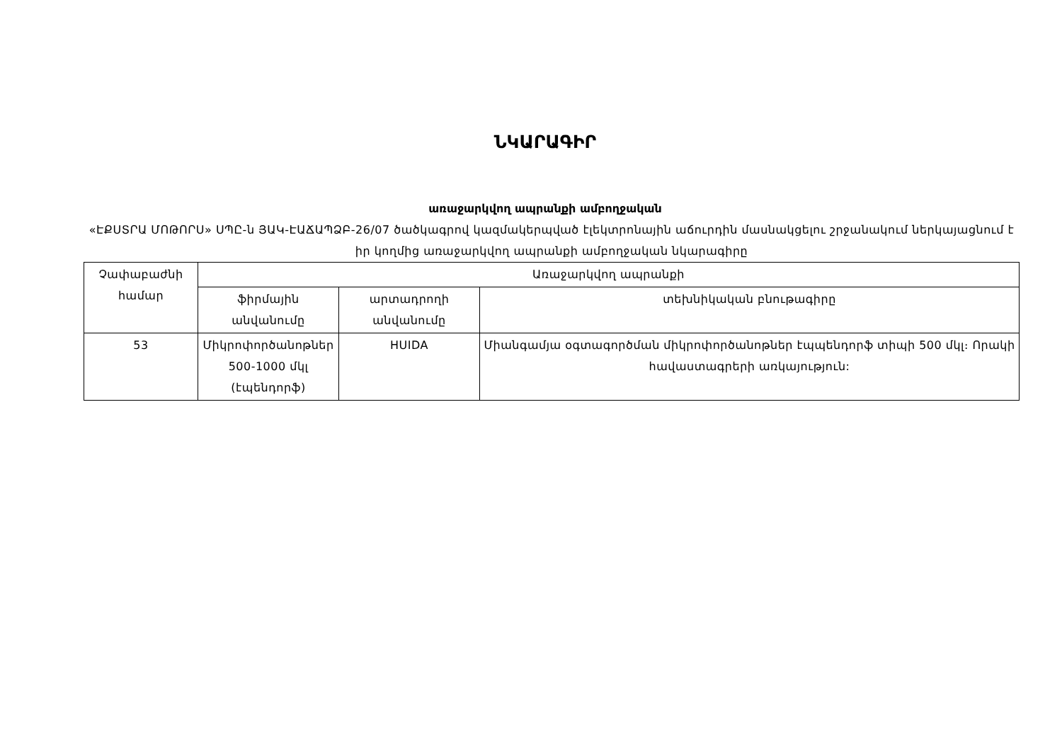ՆԿԱՐԱԳԻՐ
առաջարկվող ապրանքի ամբողջական
«ԷՔՍՏՐԱ ՄՈԹՈՐՍ» ՍՊԸ-ն ՅԱԿ-ԷԱՃԱՊՁԲ-26/07 ծածկագրով կազմակերպված էլեկտրոնային աճուրդին մասնակցելու շրջանակում ներկայացնում է իր կողմից առաջարկվող ապրանքի ամբողջական նկարագիրը
| Չափաբաժնի համար | Առաջարկվող ապրանքի | | |
| --- | --- | --- | --- |
| | ֆիրմային անվանումը | արտադրողի անվանումը | տեխնիկական բնութագիրը |
| 53 | Միկրոփործանոթներ 500-1000 մկլ (էպենդորֆ) | HUIDA | Միանգամյա օգտագործման միկրոփործանոթներ էպպենդորֆ տիպի 500 մկլ։ Որակի հավաստագրերի առկայություն: |